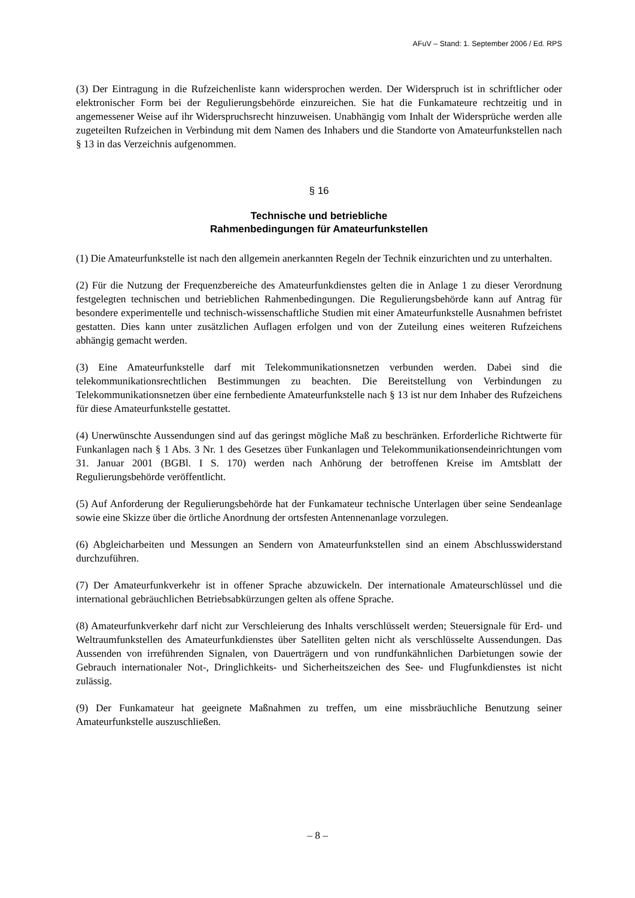AFuV – Stand: 1. September 2006 / Ed. RPS
(3) Der Eintragung in die Rufzeichenliste kann widersprochen werden. Der Widerspruch ist in schriftlicher oder elektronischer Form bei der Regulierungsbehörde einzureichen. Sie hat die Funkamateure rechtzeitig und in angemessener Weise auf ihr Widerspruchsrecht hinzuweisen. Unabhängig vom Inhalt der Widersprüche werden alle zugeteilten Rufzeichen in Verbindung mit dem Namen des Inhabers und die Standorte von Amateurfunkstellen nach § 13 in das Verzeichnis aufgenommen.
§ 16
Technische und betriebliche
Rahmenbedingungen für Amateurfunkstellen
(1) Die Amateurfunkstelle ist nach den allgemein anerkannten Regeln der Technik einzurichten und zu unterhalten.
(2) Für die Nutzung der Frequenzbereiche des Amateurfunkdienstes gelten die in Anlage 1 zu dieser Verordnung festgelegten technischen und betrieblichen Rahmenbedingungen. Die Regulierungsbehörde kann auf Antrag für besondere experimentelle und technisch-wissenschaftliche Studien mit einer Amateurfunkstelle Ausnahmen befristet gestatten. Dies kann unter zusätzlichen Auflagen erfolgen und von der Zuteilung eines weiteren Rufzeichens abhängig gemacht werden.
(3) Eine Amateurfunkstelle darf mit Telekommunikationsnetzen verbunden werden. Dabei sind die telekommunikationsrechtlichen Bestimmungen zu beachten. Die Bereitstellung von Verbindungen zu Telekommunikationsnetzen über eine fernbediente Amateurfunkstelle nach § 13 ist nur dem Inhaber des Rufzeichens für diese Amateurfunkstelle gestattet.
(4) Unerwünschte Aussendungen sind auf das geringst mögliche Maß zu beschränken. Erforderliche Richtwerte für Funkanlagen nach § 1 Abs. 3 Nr. 1 des Gesetzes über Funkanlagen und Telekommunikationsendeinrichtungen vom 31. Januar 2001 (BGBl. I S. 170) werden nach Anhörung der betroffenen Kreise im Amtsblatt der Regulierungsbehörde veröffentlicht.
(5) Auf Anforderung der Regulierungsbehörde hat der Funkamateur technische Unterlagen über seine Sendeanlage sowie eine Skizze über die örtliche Anordnung der ortsfesten Antennenanlage vorzulegen.
(6) Abgleicharbeiten und Messungen an Sendern von Amateurfunkstellen sind an einem Abschlusswiderstand durchzuführen.
(7) Der Amateurfunkverkehr ist in offener Sprache abzuwickeln. Der internationale Amateurschlüssel und die international gebräuchlichen Betriebsabkürzungen gelten als offene Sprache.
(8) Amateurfunkverkehr darf nicht zur Verschleierung des Inhalts verschlüsselt werden; Steuersignale für Erd- und Weltraumfunkstellen des Amateurfunkdienstes über Satelliten gelten nicht als verschlüsselte Aussendungen. Das Aussenden von irreführenden Signalen, von Dauerträgern und von rundfunkähnlichen Darbietungen sowie der Gebrauch internationaler Not-, Dringlichkeits- und Sicherheitszeichen des See- und Flugfunkdienstes ist nicht zulässig.
(9) Der Funkamateur hat geeignete Maßnahmen zu treffen, um eine missbräuchliche Benutzung seiner Amateurfunkstelle auszuschließen.
– 8 –